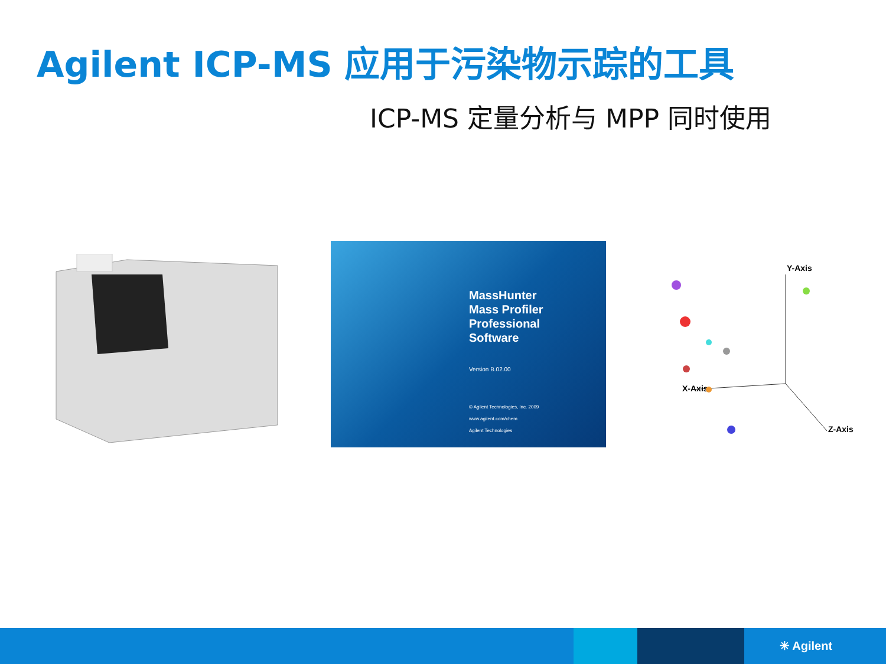Agilent ICP-MS 应用于污染物示踪的工具
ICP-MS 定量分析与 MPP 同时使用
MassHunter
Mass Profiler
Professional
Software
Version B.02.00
© Agilent Technologies, Inc. 2009
www.agilent.com/chem
Agilent Technologies
Y-Axis
X-Axis
Z-Axis
✳ Agilent